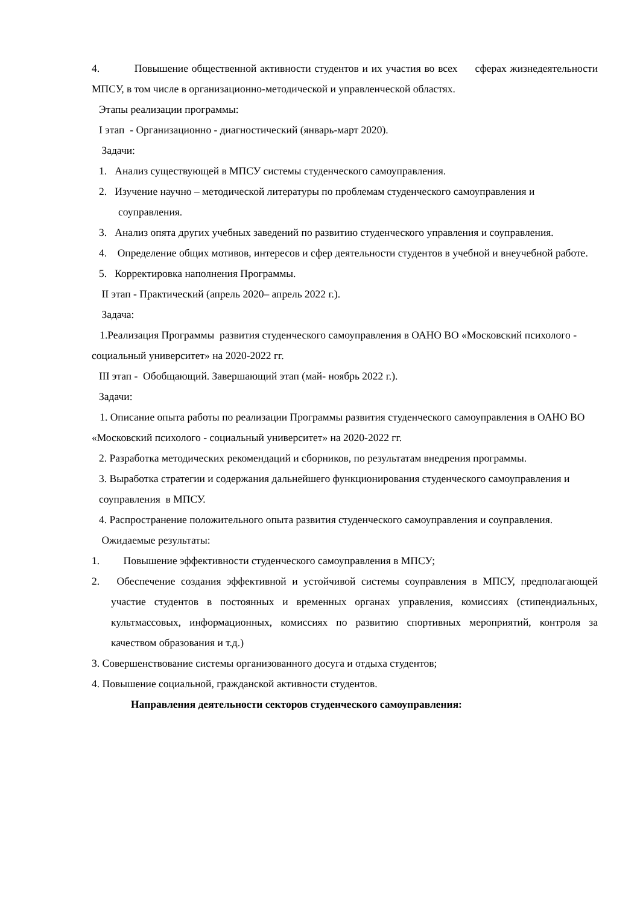4. Повышение общественной активности студентов и их участия во всех сферах жизнедеятельности МПСУ, в том числе в организационно-методической и управленческой областях.
Этапы реализации программы:
I этап - Организационно - диагностический (январь-март 2020).
Задачи:
1. Анализ существующей в МПСУ системы студенческого самоуправления.
2. Изучение научно – методической литературы по проблемам студенческого самоуправления и соуправления.
3. Анализ опята других учебных заведений по развитию студенческого управления и соуправления.
4. Определение общих мотивов, интересов и сфер деятельности студентов в учебной и внеучебной работе.
5. Корректировка наполнения Программы.
II этап - Практический (апрель 2020– апрель 2022 г.).
Задача:
1.Реализация Программы развития студенческого самоуправления в ОАНО ВО «Московский психолого - социальный университет» на 2020-2022 гг.
III этап - Обобщающий. Завершающий этап (май- ноябрь 2022 г.).
Задачи:
1. Описание опыта работы по реализации Программы развития студенческого самоуправления в ОАНО ВО «Московский психолого - социальный университет» на 2020-2022 гг.
2. Разработка методических рекомендаций и сборников, по результатам внедрения программы.
3. Выработка стратегии и содержания дальнейшего функционирования студенческого самоуправления и соуправления в МПСУ.
4. Распространение положительного опыта развития студенческого самоуправления и соуправления.
Ожидаемые результаты:
1. Повышение эффективности студенческого самоуправления в МПСУ;
2. Обеспечение создания эффективной и устойчивой системы соуправления в МПСУ, предполагающей участие студентов в постоянных и временных органах управления, комиссиях (стипендиальных, культмассовых, информационных, комиссиях по развитию спортивных мероприятий, контроля за качеством образования и т.д.)
3. Совершенствование системы организованного досуга и отдыха студентов;
4. Повышение социальной, гражданской активности студентов.
Направления деятельности секторов студенческого самоуправления: